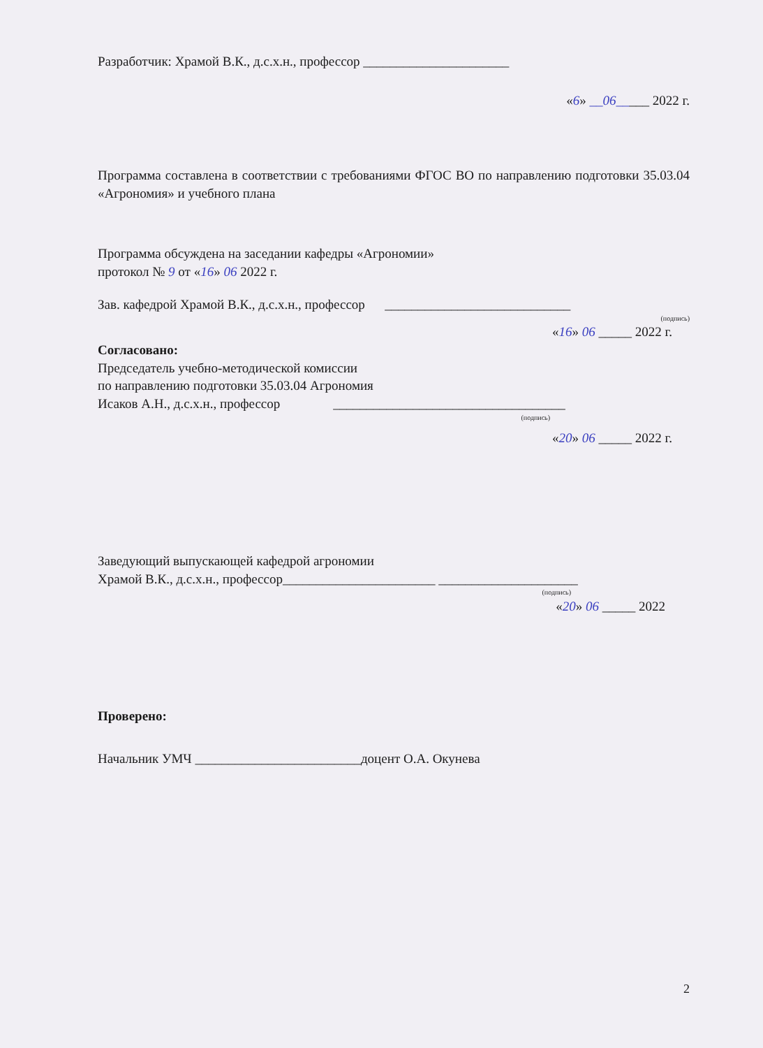Разработчик: Храмой В.К., д.с.х.н., профессор ______________________
«6» __06_____ 2022 г.
Программа составлена в соответствии с требованиями ФГОС ВО по направлению подготовки 35.03.04 «Агрономия» и учебного плана
Программа обсуждена на заседании кафедры «Агрономии»
протокол № 9 от «16» 06 2022 г.
Зав. кафедрой Храмой В.К., д.с.х.н., профессор ____________________________
(подпись)
«16» 06 _____ 2022 г.
Согласовано:
Председатель учебно-методической комиссии
по направлению подготовки 35.03.04 Агрономия
Исаков А.Н., д.с.х.н., профессор ___________________________________
(подпись)
«20» 06 _____ 2022 г.
Заведующий выпускающей кафедрой агрономии
Храмой В.К., д.с.х.н., профессор_______________________ _____________________
(подпись)
«20» 06 _____ 2022
Проверено:
Начальник УМЧ _________________________доцент О.А. Окунева
2